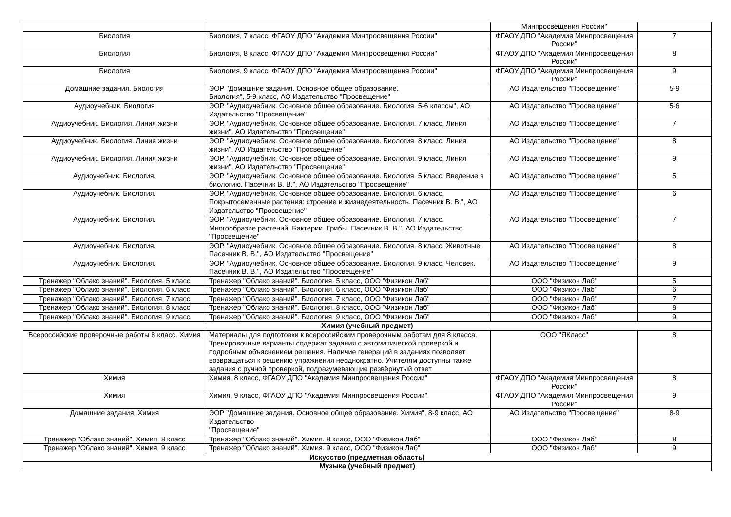| | | Минпросвещения России" | |
| Биология | Биология, 7 класс, ФГАОУ ДПО "Академия Минпросвещения России" | ФГАОУ ДПО "Академия Минпросвещения России" | 7 |
| Биология | Биология, 8 класс. ФГАОУ ДПО "Академия Минпросвещения России" | ФГАОУ ДПО "Академия Минпросвещения России" | 8 |
| Биология | Биология, 9 класс, ФГАОУ ДПО "Академия Минпросвещения России" | ФГАОУ ДПО "Академия Минпросвещения России" | 9 |
| Домашние задания. Биология | ЭОР "Домашние задания. Основное общее образование. Биология", 5-9 класс, АО Издательство "Просвещение" | АО Издательство "Просвещение" | 5-9 |
| Аудиоучебник. Биология | ЭОР. "Аудиоучебник. Основное общее образование. Биология. 5-6 классы", АО Издательство "Просвещение" | АО Издательство "Просвещение" | 5-6 |
| Аудиоучебник. Биология. Линия жизни | ЭОР. "Аудиоучебник. Основное общее образование. Биология. 7 класс. Линия жизни", АО Издательство "Просвещение" | АО Издательство "Просвещение" | 7 |
| Аудиоучебник. Биология. Линия жизни | ЭОР. "Аудиоучебник. Основное общее образование. Биология. 8 класс. Линия жизни", АО Издательство "Просвещение" | АО Издательство "Просвещение" | 8 |
| Аудиоучебник. Биология. Линия жизни | ЭОР. "Аудиоучебник. Основное общее образование. Биология. 9 класс. Линия жизни", АО Издательство "Просвещение" | АО Издательство "Просвещение" | 9 |
| Аудиоучебник. Биология. | ЭОР. "Аудиоучебник. Основное общее образование. Биология. 5 класс. Введение в биологию. Пасечник В. В.", АО Издательство "Просвещение" | АО Издательство "Просвещение" | 5 |
| Аудиоучебник. Биология. | ЭОР. "Аудиоучебник. Основное общее образование. Биология. 6 класс. Покрытосеменные растения: строение и жизнедеятельность. Пасечник В. В.", АО Издательство "Просвещение" | АО Издательство "Просвещение" | 6 |
| Аудиоучебник. Биология. | ЭОР. "Аудиоучебник. Основное общее образование. Биология. 7 класс. Многообразие растений. Бактерии. Грибы. Пасечник В. В.", АО Издательство "Просвещение" | АО Издательство "Просвещение" | 7 |
| Аудиоучебник. Биология. | ЭОР. "Аудиоучебник. Основное общее образование. Биология. 8 класс. Животные. Пасечник В. В.", АО Издательство "Просвещение" | АО Издательство "Просвещение" | 8 |
| Аудиоучебник. Биология. | ЭОР. "Аудиоучебник. Основное общее образование. Биология. 9 класс. Человек. Пасечник В. В.", АО Издательство "Просвещение" | АО Издательство "Просвещение" | 9 |
| Тренажер "Облако знаний". Биология. 5 класс | Тренажер "Облако знаний". Биология. 5 класс, ООО "Физикон Лаб" | ООО "Физикон Лаб" | 5 |
| Тренажер "Облако знаний". Биология. 6 класс | Тренажер "Облако знаний". Биология. 6 класс, ООО "Физикон Лаб" | ООО "Физикон Лаб" | 6 |
| Тренажер "Облако знаний". Биология. 7 класс | Тренажер "Облако знаний". Биология. 7 класс, ООО "Физикон Лаб" | ООО "Физикон Лаб" | 7 |
| Тренажер "Облако знаний". Биология. 8 класс | Тренажер "Облако знаний". Биология. 8 класс, ООО "Физикон Лаб" | ООО "Физикон Лаб" | 8 |
| Тренажер "Облако знаний". Биология. 9 класс | Тренажер "Облако знаний". Биология. 9 класс, ООО "Физикон Лаб" | ООО "Физикон Лаб" | 9 |
| Химия (учебный предмет) | | | |
| Всероссийские проверочные работы 8 класс. Химия | Материалы для подготовки к всероссийским проверочным работам для 8 класса. Тренировочные варианты содержат задания с автоматической проверкой и подробным объяснением решения. Наличие генераций в заданиях позволяет возвращаться к решению упражнения неоднократно. Учителям доступны также задания с ручной проверкой, подразумевающие развёрнутый ответ | ООО "ЯКласс" | 8 |
| Химия | Химия, 8 класс, ФГАОУ ДПО "Академия Минпросвещения России" | ФГАОУ ДПО "Академия Минпросвещения России" | 8 |
| Химия | Химия, 9 класс, ФГАОУ ДПО "Академия Минпросвещения России" | ФГАОУ ДПО "Академия Минпросвещения России" | 9 |
| Домашние задания. Химия | ЭОР "Домашние задания. Основное общее образование. Химия", 8-9 класс, АО Издательство "Просвещение" | АО Издательство "Просвещение" | 8-9 |
| Тренажер "Облако знаний". Химия. 8 класс | Тренажер "Облако знаний". Химия. 8 класс, ООО "Физикон Лаб" | ООО "Физикон Лаб" | 8 |
| Тренажер "Облако знаний". Химия. 9 класс | Тренажер "Облако знаний". Химия. 9 класс, ООО "Физикон Лаб" | ООО "Физикон Лаб" | 9 |
| Искусство (предметная область) | | | |
| Музыка (учебный предмет) | | | |